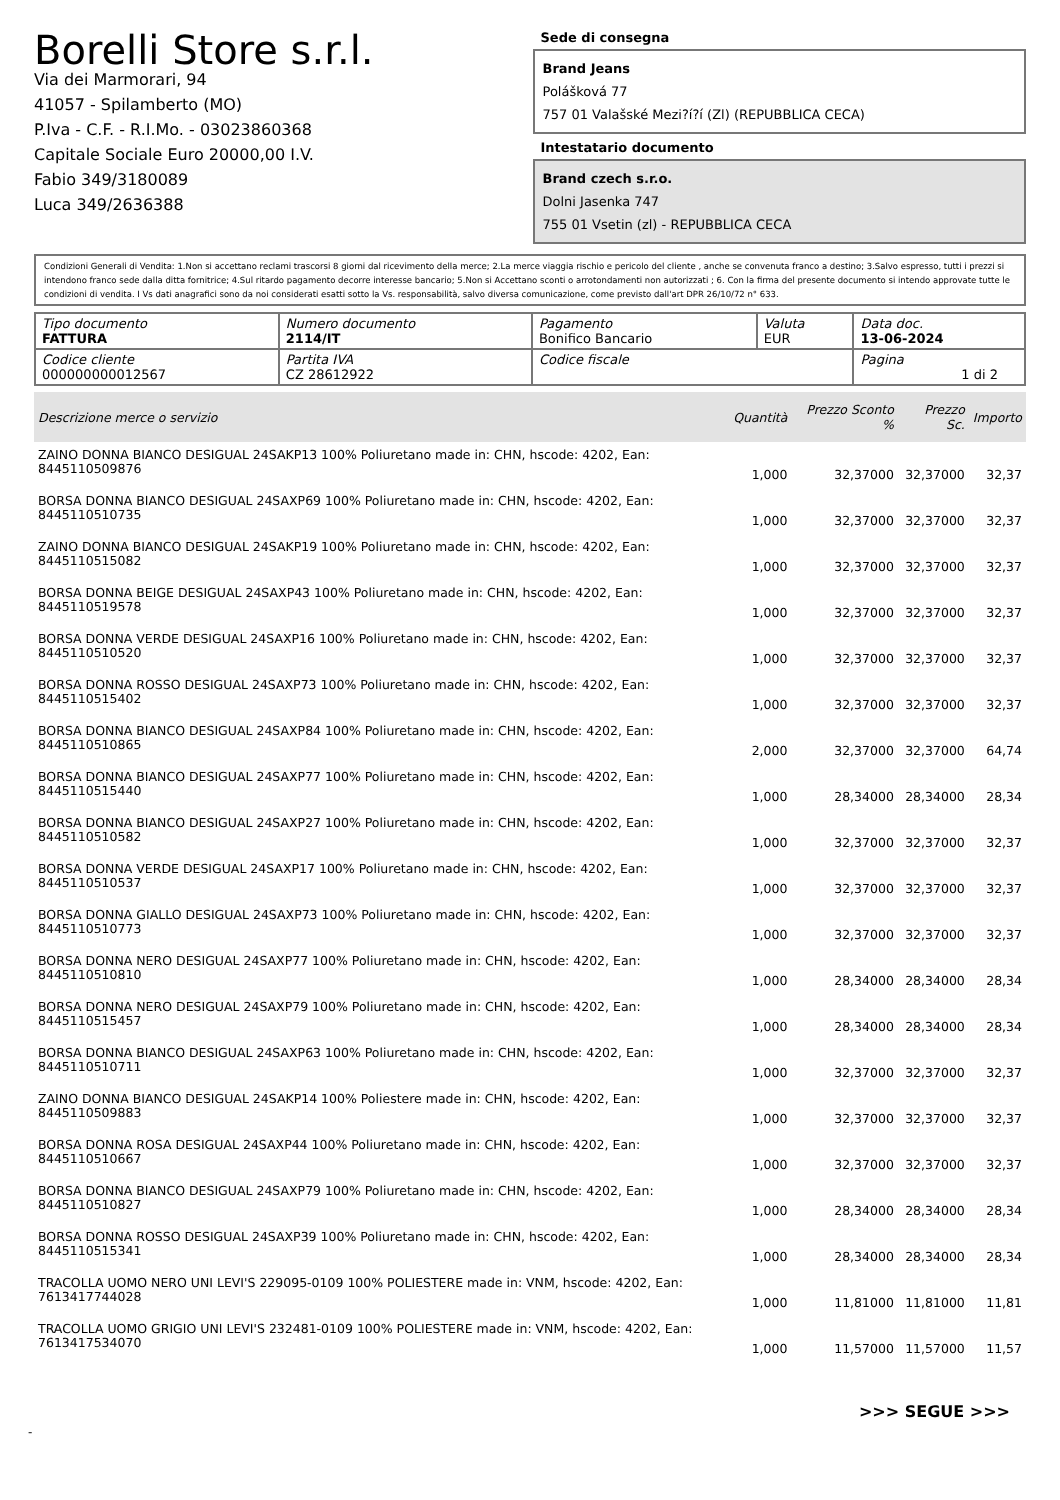Borelli Store s.r.l.
Via dei Marmorari, 94
41057 - Spilamberto (MO)
P.Iva - C.F. - R.I.Mo. - 03023860368
Capitale Sociale Euro 20000,00 I.V.
Fabio 349/3180089
Luca 349/2636388
Sede di consegna
Brand Jeans
Polášková 77
757 01 Valašské Mezi?í?í (Zl) (REPUBBLICA CECA)
Intestatario documento
Brand czech s.r.o.
Dolni Jasenka 747
755 01 Vsetin (zl) - REPUBBLICA CECA
Condizioni Generali di Vendita: 1.Non si accettano reclami trascorsi 8 giorni dal ricevimento della merce; 2.La merce viaggia rischio e pericolo del cliente , anche se convenuta franco a destino; 3.Salvo espresso, tutti i prezzi si intendono franco sede dalla ditta fornitrice; 4.Sul ritardo pagamento decorre interesse bancario; 5.Non si Accettano sconti o arrotondamenti non autorizzati ; 6. Con la firma del presente documento si intendo approvate tutte le condizioni di vendita. I Vs dati anagrafici sono da noi considerati esatti sotto la Vs. responsabilità, salvo diversa comunicazione, come previsto dall'art DPR 26/10/72 n° 633.
| Tipo documento FATTURA | Numero documento 2114/IT | Pagamento Bonifico Bancario | Valuta EUR | Data doc. 13-06-2024 |
| Codice cliente 000000000012567 | Partita IVA CZ 28612922 | Codice fiscale | | Pagina 1 di 2 |
| Descrizione merce o servizio | Quantità | Prezzo Sconto % | Prezzo Sc. | Importo |
| --- | --- | --- | --- | --- |
| ZAINO DONNA BIANCO DESIGUAL 24SAKP13 100% Poliuretano made in: CHN, hscode: 4202, Ean: 8445110509876 | 1,000 | 32,37000 | 32,37000 | 32,37 |
| BORSA DONNA BIANCO DESIGUAL 24SAXP69 100% Poliuretano made in: CHN, hscode: 4202, Ean: 8445110510735 | 1,000 | 32,37000 | 32,37000 | 32,37 |
| ZAINO DONNA BIANCO DESIGUAL 24SAKP19 100% Poliuretano made in: CHN, hscode: 4202, Ean: 8445110515082 | 1,000 | 32,37000 | 32,37000 | 32,37 |
| BORSA DONNA BEIGE DESIGUAL 24SAXP43 100% Poliuretano made in: CHN, hscode: 4202, Ean: 8445110519578 | 1,000 | 32,37000 | 32,37000 | 32,37 |
| BORSA DONNA VERDE DESIGUAL 24SAXP16 100% Poliuretano made in: CHN, hscode: 4202, Ean: 8445110510520 | 1,000 | 32,37000 | 32,37000 | 32,37 |
| BORSA DONNA ROSSO DESIGUAL 24SAXP73 100% Poliuretano made in: CHN, hscode: 4202, Ean: 8445110515402 | 1,000 | 32,37000 | 32,37000 | 32,37 |
| BORSA DONNA BIANCO DESIGUAL 24SAXP84 100% Poliuretano made in: CHN, hscode: 4202, Ean: 8445110510865 | 2,000 | 32,37000 | 32,37000 | 64,74 |
| BORSA DONNA BIANCO DESIGUAL 24SAXP77 100% Poliuretano made in: CHN, hscode: 4202, Ean: 8445110515440 | 1,000 | 28,34000 | 28,34000 | 28,34 |
| BORSA DONNA BIANCO DESIGUAL 24SAXP27 100% Poliuretano made in: CHN, hscode: 4202, Ean: 8445110510582 | 1,000 | 32,37000 | 32,37000 | 32,37 |
| BORSA DONNA VERDE DESIGUAL 24SAXP17 100% Poliuretano made in: CHN, hscode: 4202, Ean: 8445110510537 | 1,000 | 32,37000 | 32,37000 | 32,37 |
| BORSA DONNA GIALLO DESIGUAL 24SAXP73 100% Poliuretano made in: CHN, hscode: 4202, Ean: 8445110510773 | 1,000 | 32,37000 | 32,37000 | 32,37 |
| BORSA DONNA NERO DESIGUAL 24SAXP77 100% Poliuretano made in: CHN, hscode: 4202, Ean: 8445110510810 | 1,000 | 28,34000 | 28,34000 | 28,34 |
| BORSA DONNA NERO DESIGUAL 24SAXP79 100% Poliuretano made in: CHN, hscode: 4202, Ean: 8445110515457 | 1,000 | 28,34000 | 28,34000 | 28,34 |
| BORSA DONNA BIANCO DESIGUAL 24SAXP63 100% Poliuretano made in: CHN, hscode: 4202, Ean: 8445110510711 | 1,000 | 32,37000 | 32,37000 | 32,37 |
| ZAINO DONNA BIANCO DESIGUAL 24SAKP14 100% Poliestere made in: CHN, hscode: 4202, Ean: 8445110509883 | 1,000 | 32,37000 | 32,37000 | 32,37 |
| BORSA DONNA ROSA DESIGUAL 24SAXP44 100% Poliuretano made in: CHN, hscode: 4202, Ean: 8445110510667 | 1,000 | 32,37000 | 32,37000 | 32,37 |
| BORSA DONNA BIANCO DESIGUAL 24SAXP79 100% Poliuretano made in: CHN, hscode: 4202, Ean: 8445110510827 | 1,000 | 28,34000 | 28,34000 | 28,34 |
| BORSA DONNA ROSSO DESIGUAL 24SAXP39 100% Poliuretano made in: CHN, hscode: 4202, Ean: 8445110515341 | 1,000 | 28,34000 | 28,34000 | 28,34 |
| TRACOLLA UOMO NERO UNI LEVI'S 229095-0109 100% POLIESTERE made in: VNM, hscode: 4202, Ean: 7613417744028 | 1,000 | 11,81000 | 11,81000 | 11,81 |
| TRACOLLA UOMO GRIGIO UNI LEVI'S 232481-0109 100% POLIESTERE made in: VNM, hscode: 4202, Ean: 7613417534070 | 1,000 | 11,57000 | 11,57000 | 11,57 |
>>> SEGUE >>>
-